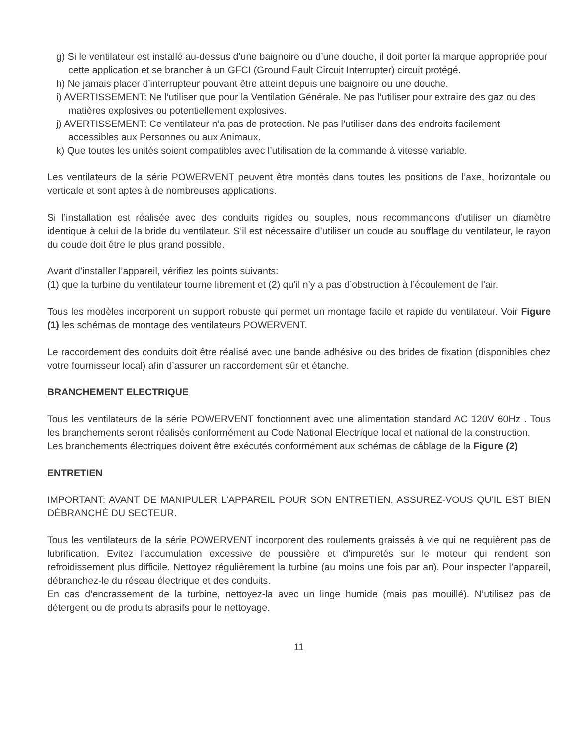g) Si le ventilateur est installé au-dessus d’une baignoire ou d’une douche, il doit porter la marque appropriée pour cette application et se brancher à un GFCI (Ground Fault Circuit Interrupter) circuit protégé.
h) Ne jamais placer d’interrupteur pouvant être atteint depuis une baignoire ou une douche.
i) AVERTISSEMENT: Ne l’utiliser que pour la Ventilation Générale. Ne pas l’utiliser pour extraire des gaz ou des matières explosives ou potentiellement explosives.
j) AVERTISSEMENT: Ce ventilateur n’a pas de protection. Ne pas l’utiliser dans des endroits facilement accessibles aux Personnes ou aux Animaux.
k) Que toutes les unités soient compatibles avec l’utilisation de la commande à vitesse variable.
Les ventilateurs de la série POWERVENT peuvent être montés dans toutes les positions de l’axe, horizontale ou verticale et sont aptes à de nombreuses applications.
Si l’installation est réalisée avec des conduits rigides ou souples, nous recommandons d’utiliser un diamètre identique à celui de la bride du ventilateur. S’il est nécessaire d’utiliser un coude au soufflage du ventilateur, le rayon du coude doit être le plus grand possible.
Avant d’installer l’appareil, vérifiez les points suivants:
(1) que la turbine du ventilateur tourne librement et (2) qu’il n’y a pas d’obstruction à l’écoulement de l’air.
Tous les modèles incorporent un support robuste qui permet un montage facile et rapide du ventilateur. Voir Figure (1) les schémas de montage des ventilateurs POWERVENT.
Le raccordement des conduits doit être réalisé avec une bande adhésive ou des brides de fixation (disponibles chez votre fournisseur local) afin d’assurer un raccordement sûr et étanche.
BRANCHEMENT ELECTRIQUE
Tous les ventilateurs de la série POWERVENT fonctionnent avec une alimentation standard AC 120V 60Hz . Tous les branchements seront réalisés conformément au Code National Electrique local et national de la construction.
Les branchements électriques doivent être exécutés conformément aux schémas de câblage de la Figure (2)
ENTRETIEN
IMPORTANT: AVANT DE MANIPULER L’APPAREIL POUR SON ENTRETIEN, ASSUREZ-VOUS QU’IL EST BIEN DÉBRANCHÉ DU SECTEUR.
Tous les ventilateurs de la série POWERVENT incorporent des roulements graissés à vie qui ne requièrent pas de lubrification. Evitez l’accumulation excessive de poussière et d’impuretés sur le moteur qui rendent son refroidissement plus difficile. Nettoyez régulièrement la turbine (au moins une fois par an). Pour inspecter l’appareil, débranchez-le du réseau électrique et des conduits.
En cas d’encrassement de la turbine, nettoyez-la avec un linge humide (mais pas mouillé). N’utilisez pas de détergent ou de produits abrasifs pour le nettoyage.
11